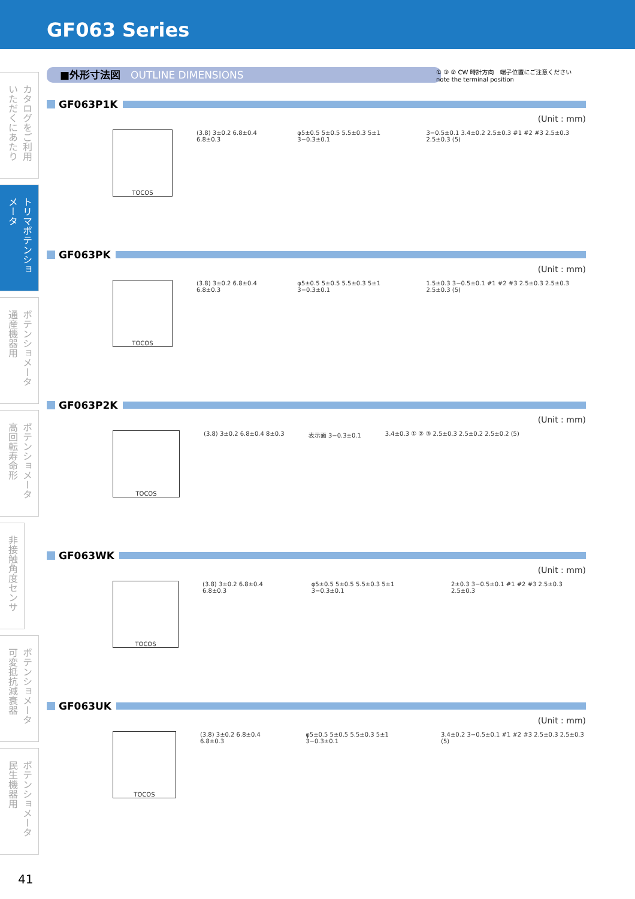GF063 Series
カタログをご利用いただくにあたり
トリマポテンショメータ
ポテンショメータ 通産機器用
ポテンショメータ 高回転寿命形
非接触角度センサ
ポテンショメータ 可変抵抗減衰器
ポテンショメータ 民生機器用
■外形寸法図　OUTLINE DIMENSIONS
① ③ ② CW 時計方向　端子位置にご注意ください note the terminal position
GF063P1K
(Unit : mm)
TOCOS
(3.8) 3±0.2 6.8±0.4 6.8±0.3 φ5±0.5 5±0.5 5.5±0.3 5±1 3−0.3±0.1
3−0.5±0.1 3.4±0.2 2.5±0.3 #1 #2 #3 2.5±0.3 2.5±0.3 (5)
GF063PK
(Unit : mm)
TOCOS
(3.8) 3±0.2 6.8±0.4 6.8±0.3 φ5±0.5 5±0.5 5.5±0.3 5±1 3−0.3±0.1
1.5±0.3 3−0.5±0.1 #1 #2 #3 2.5±0.3 2.5±0.3 2.5±0.3 (5)
GF063P2K
(Unit : mm)
TOCOS
(3.8) 3±0.2 6.8±0.4 8±0.3 表示面 3−0.3±0.1 3.4±0.3 ① ② ③ 2.5±0.3 2.5±0.2 2.5±0.2 (5)
GF063WK
(Unit : mm)
TOCOS
(3.8) 3±0.2 6.8±0.4 6.8±0.3 φ5±0.5 5±0.5 5.5±0.3 5±1 3−0.3±0.1
2±0.3 3−0.5±0.1 #1 #2 #3 2.5±0.3 2.5±0.3
GF063UK
(Unit : mm)
TOCOS
(3.8) 3±0.2 6.8±0.4 6.8±0.3 φ5±0.5 5±0.5 5.5±0.3 5±1 3−0.3±0.1
3.4±0.2 3−0.5±0.1 #1 #2 #3 2.5±0.3 2.5±0.3 (5)
41